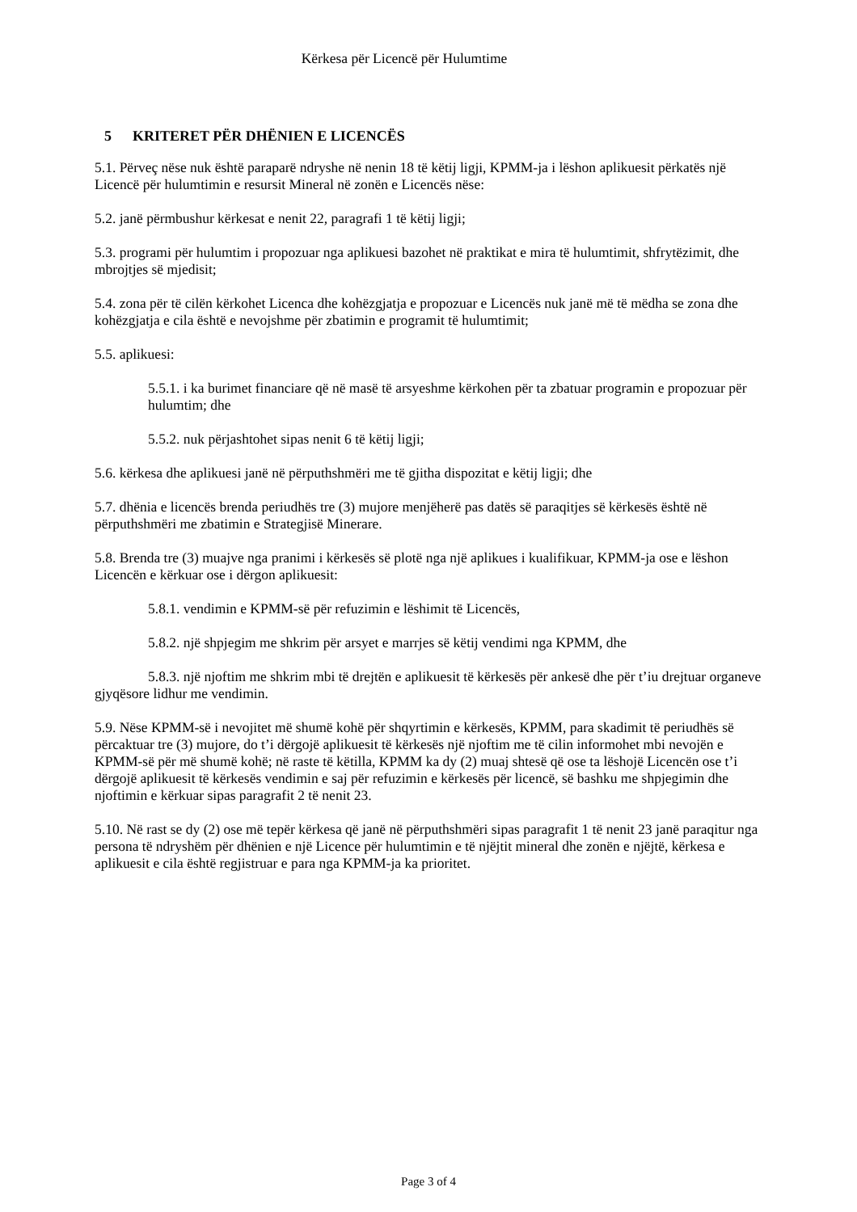Kërkesa për Licencë për Hulumtime
5 KRITERET PËR DHËNIEN E LICENCËS
5.1. Përveç nëse nuk është paraparë ndryshe në nenin 18 të këtij ligji, KPMM-ja i lëshon aplikuesit përkatës një Licencë për hulumtimin e resursit Mineral në zonën e Licencës nëse:
5.2. janë përmbushur kërkesat e nenit 22, paragrafi 1 të këtij ligji;
5.3. programi për hulumtim i propozuar nga aplikuesi bazohet në praktikat e mira të hulumtimit, shfrytëzimit, dhe mbrojtjes së mjedisit;
5.4. zona për të cilën kërkohet Licenca dhe kohëzgjatja e propozuar e Licencës nuk janë më të mëdha se zona dhe kohëzgjatja e cila është e nevojshme për zbatimin e programit të hulumtimit;
5.5. aplikuesi:
5.5.1. i ka burimet financiare që në masë të arsyeshme kërkohen për ta zbatuar programin e propozuar për hulumtim; dhe
5.5.2. nuk përjashtohet sipas nenit 6 të këtij ligji;
5.6. kërkesa dhe aplikuesi janë në përputhshmëri me të gjitha dispozitat e këtij ligji; dhe
5.7. dhënia e licencës brenda periudhës tre (3) mujore menjëherë pas datës së paraqitjes së kërkesës është në përputhshmëri me zbatimin e Strategjisë Minerare.
5.8. Brenda tre (3) muajve nga pranimi i kërkesës së plotë nga një aplikues i kualifikuar, KPMM-ja ose e lëshon Licencën e kërkuar ose i dërgon aplikuesit:
5.8.1. vendimin e KPMM-së për refuzimin e lëshimit të Licencës,
5.8.2. një shpjegim me shkrim për arsyet e marrjes së këtij vendimi nga KPMM, dhe
5.8.3. një njoftim me shkrim mbi të drejtën e aplikuesit të kërkesës për ankesë dhe për t’iu drejtuar organeve gjyqësore lidhur me vendimin.
5.9. Nëse KPMM-së i nevojitet më shumë kohë për shqyrtimin e kërkesës, KPMM, para skadimit të periudhës së përcaktuar tre (3) mujore, do t’i dërgojë aplikuesit të kërkesës një njoftim me të cilin informohet mbi nevojën e KPMM-së për më shumë kohë; në raste të këtilla, KPMM ka dy (2) muaj shtesë që ose ta lëshojë Licencën ose t’i dërgojë aplikuesit të kërkesës vendimin e saj për refuzimin e kërkesës për licencë, së bashku me shpjegimin dhe njoftimin e kërkuar sipas paragrafit 2 të nenit 23.
5.10. Në rast se dy (2) ose më tepër kërkesa që janë në përputhshmëri sipas paragrafit 1 të nenit 23 janë paraqitur nga persona të ndryshëm për dhënien e një Licence për hulumtimin e të njëjtit mineral dhe zonën e njëjtë, kërkesa e aplikuesit e cila është regjistruar e para nga KPMM-ja ka prioritet.
Page 3 of 4